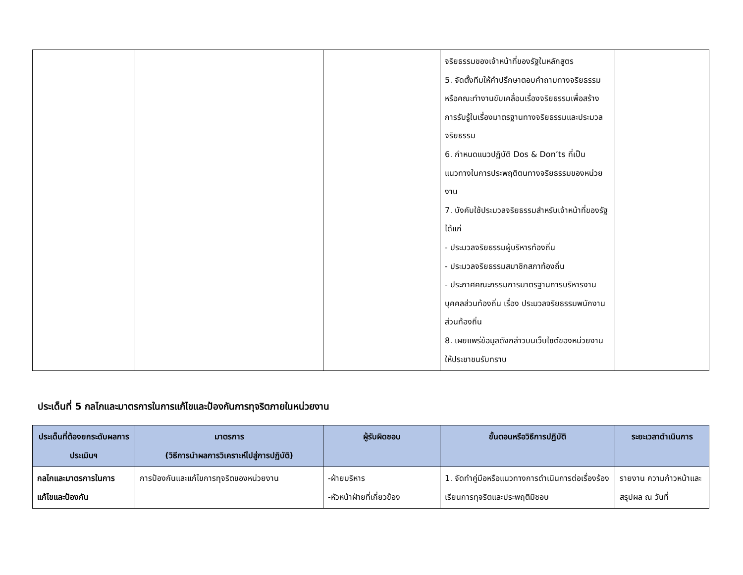| | | | จริยธรรมของเจ้าหน้าที่ของรัฐในหลักสูตร 5. จัดตั้งทีมให้คำปรึกษาตอบคำถามทางจริยธรรมหรือคณะทำงานขับเคลื่อนเรื่องจริยธรรมเพื่อสร้างการรับรู้ในเรื่องมาตรฐานทางจริยธรรมและประมวลจริยธรรม 6. กำหนดแนวปฏิบัติ Dos & Don’ts ที่เป็นแนวทางในการประพฤติตนทางจริยธรรมของหน่วยงาน 7. บังคับใช้ประมวลจริยธรรมสำหรับเจ้าหน้าที่ของรัฐ ได้แก่ - ประมวลจริยธรรมผู้บริหารท้องถิ่น - ประมวลจริยธรรมสมาชิกสภาท้องถิ่น - ประกาศคณะกรรมการมาตรฐานการบริหารงานบุคคลส่วนท้องถิ่น เรื่อง ประมวลจริยธรรมพนักงานส่วนท้องถิ่น 8. เผยแพร่ข้อมูลดังกล่าวบนเว็บไซต์ของหน่วยงานให้ประชาชนรับทราบ | |
ประเด็นที่ 5 กลไกและมาตรการในการแก้ไขและป้องกันการทุจริตภายในหน่วยงาน
| ประเด็นที่ต้องยกระดับผลการประเมินฯ | มาตรการ (วิธีการนำผลการวิเคราะห์ไปสู่การปฏิบัติ) | ผู้รับผิดชอบ | ขั้นตอนหรือวิธีการปฏิบัติ | ระยะเวลาดำเนินการ |
| --- | --- | --- | --- | --- |
| กลไกและมาตรการในการแก้ไขและป้องกัน | การป้องกันและแก้ไขการทุจริตของหน่วยงาน | -ฝ่ายบริหาร -หัวหน้าฝ่ายที่เกี่ยวข้อง | 1. จัดทำคู่มือหรือแนวทางการดำเนินการต่อเรื่องร้องเรียนการทุจริตและประพฤติมิชอบ | รายงาน ความก้าวหน้าและสรุปผล ณ วันที่ |